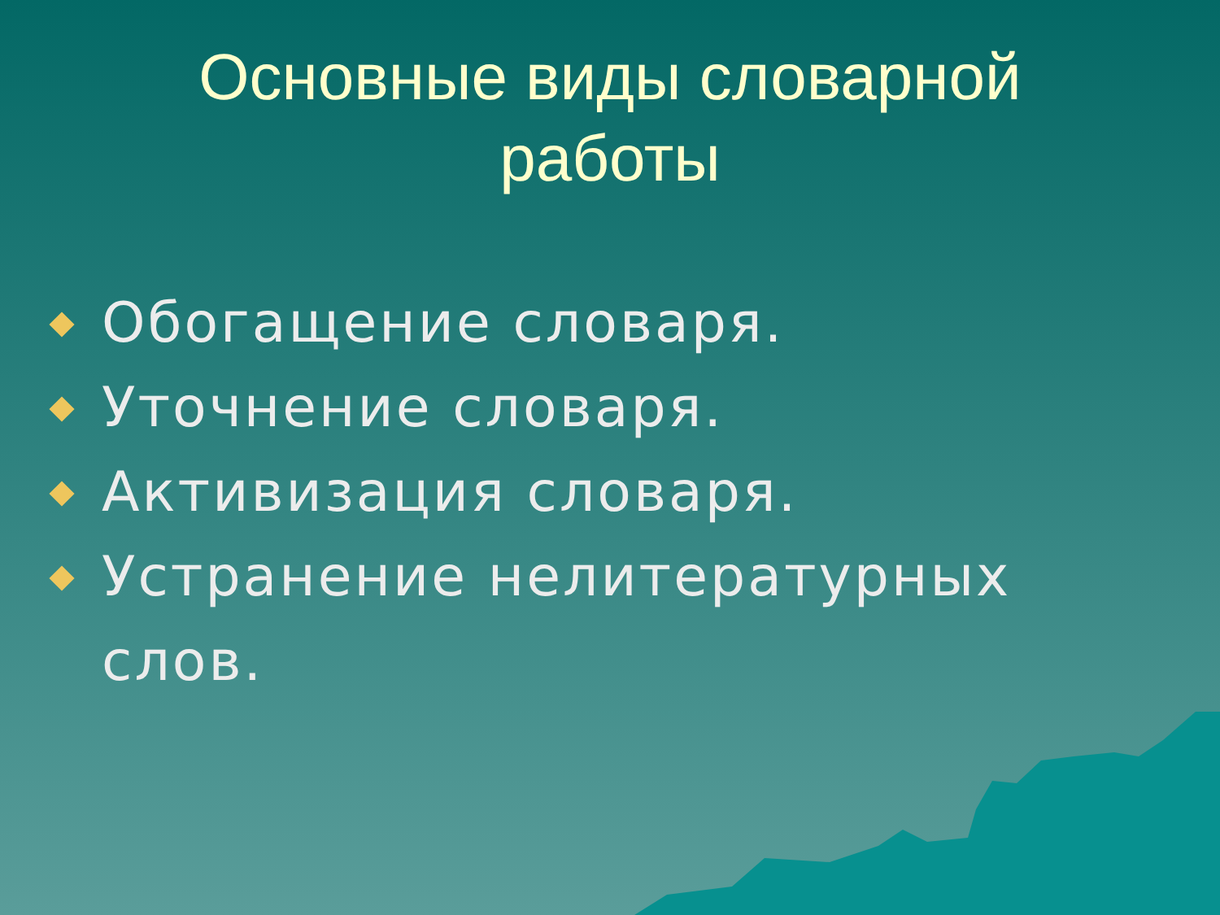Основные виды словарной
работы
Обогащение словаря.
Уточнение словаря.
Активизация словаря.
Устранение нелитературных слов.